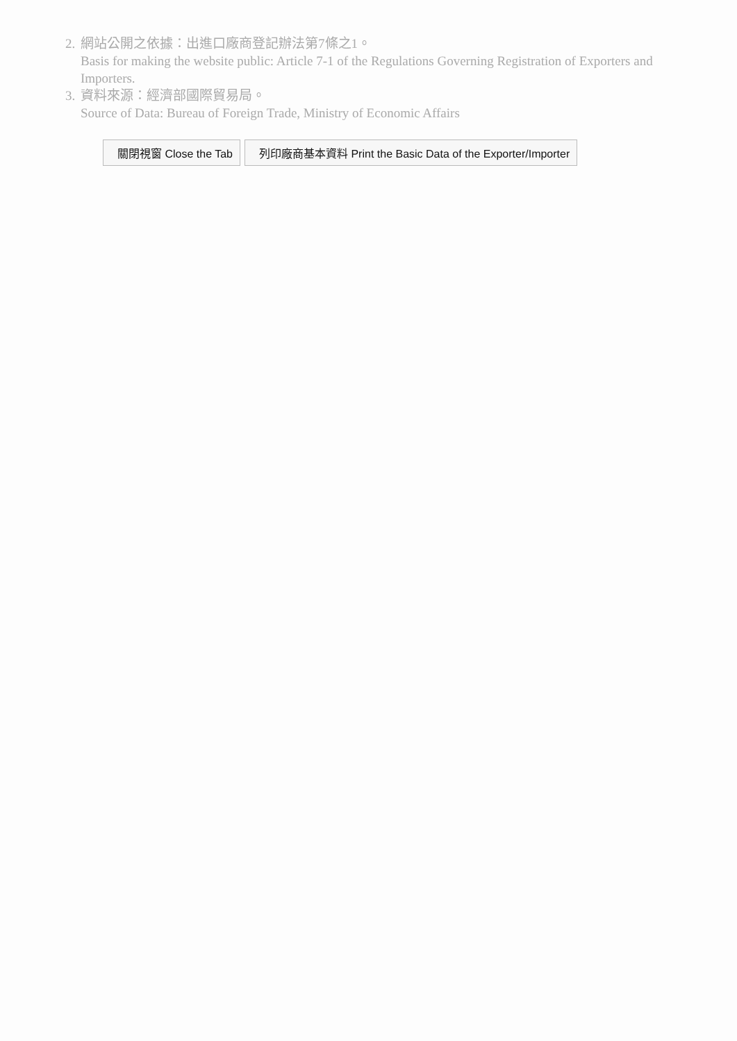2.
網站公開之依據：出進口廠商登記辦法第7條之1。
Basis for making the website public: Article 7-1 of the Regulations Governing Registration of Exporters and Importers.
3.
資料來源：經濟部國際貿易局。
Source of Data: Bureau of Foreign Trade, Ministry of Economic Affairs
關閉視窗 Close the Tab 列印廠商基本資料 Print the Basic Data of the Exporter/Importer